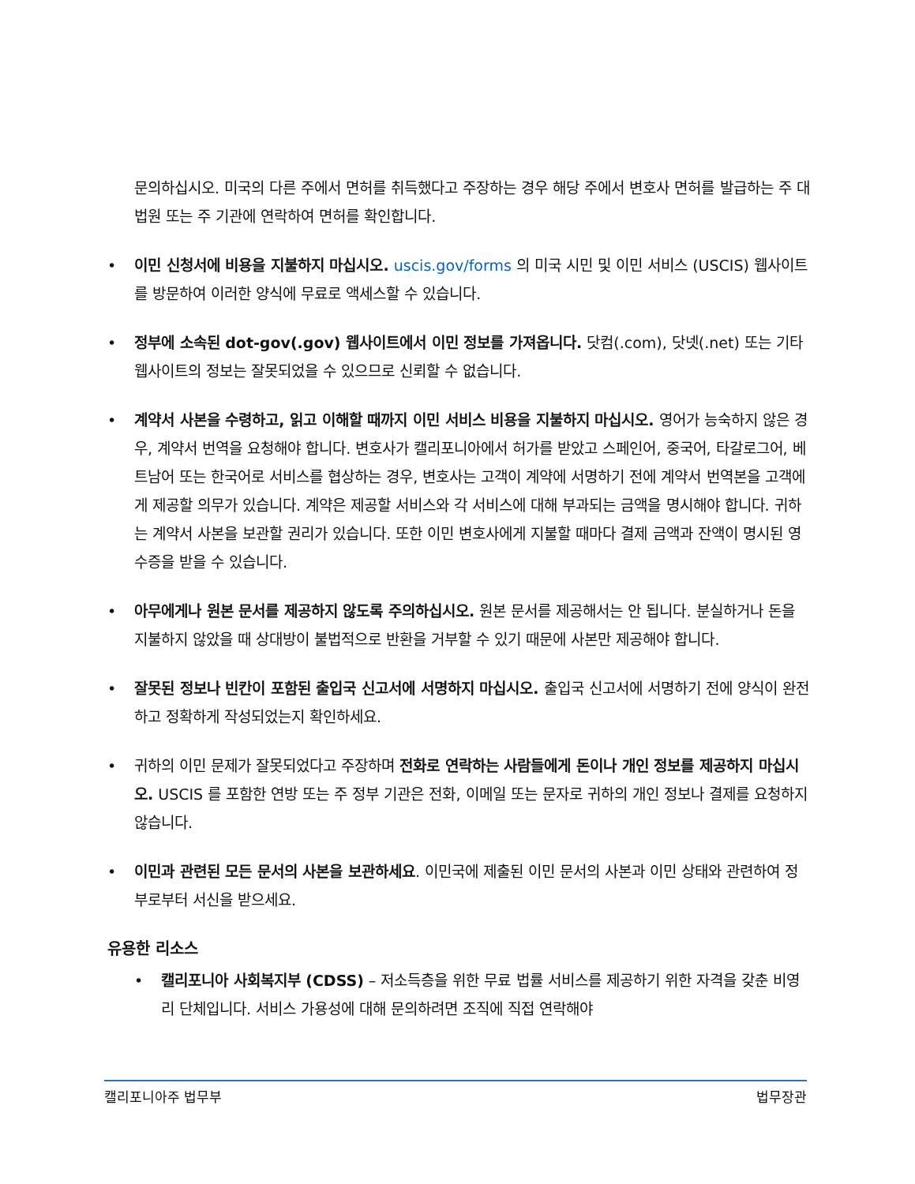문의하십시오. 미국의 다른 주에서 면허를 취득했다고 주장하는 경우 해당 주에서 변호사 면허를 발급하는 주 대법원 또는 주 기관에 연락하여 면허를 확인합니다.
• 이민 신청서에 비용을 지불하지 마십시오. uscis.gov/forms 의 미국 시민 및 이민 서비스 (USCIS) 웹사이트를 방문하여 이러한 양식에 무료로 액세스할 수 있습니다.
• 정부에 소속된 dot-gov(.gov) 웹사이트에서 이민 정보를 가져옵니다. 닷컴(.com), 닷넷(.net) 또는 기타 웹사이트의 정보는 잘못되었을 수 있으므로 신뢰할 수 없습니다.
• 계약서 사본을 수령하고, 읽고 이해할 때까지 이민 서비스 비용을 지불하지 마십시오. 영어가 능숙하지 않은 경우, 계약서 번역을 요청해야 합니다. 변호사가 캘리포니아에서 허가를 받았고 스페인어, 중국어, 타갈로그어, 베트남어 또는 한국어로 서비스를 협상하는 경우, 변호사는 고객이 계약에 서명하기 전에 계약서 번역본을 고객에게 제공할 의무가 있습니다. 계약은 제공할 서비스와 각 서비스에 대해 부과되는 금액을 명시해야 합니다. 귀하는 계약서 사본을 보관할 권리가 있습니다. 또한 이민 변호사에게 지불할 때마다 결제 금액과 잔액이 명시된 영수증을 받을 수 있습니다.
• 아무에게나 원본 문서를 제공하지 않도록 주의하십시오. 원본 문서를 제공해서는 안 됩니다. 분실하거나 돈을 지불하지 않았을 때 상대방이 불법적으로 반환을 거부할 수 있기 때문에 사본만 제공해야 합니다.
• 잘못된 정보나 빈칸이 포함된 출입국 신고서에 서명하지 마십시오. 출입국 신고서에 서명하기 전에 양식이 완전하고 정확하게 작성되었는지 확인하세요.
• 귀하의 이민 문제가 잘못되었다고 주장하며 전화로 연락하는 사람들에게 돈이나 개인 정보를 제공하지 마십시오. USCIS 를 포함한 연방 또는 주 정부 기관은 전화, 이메일 또는 문자로 귀하의 개인 정보나 결제를 요청하지 않습니다.
• 이민과 관련된 모든 문서의 사본을 보관하세요. 이민국에 제출된 이민 문서의 사본과 이민 상태와 관련하여 정부로부터 서신을 받으세요.
유용한 리소스
• 캘리포니아 사회복지부 (CDSS) – 저소득층을 위한 무료 법률 서비스를 제공하기 위한 자격을 갖춘 비영리 단체입니다. 서비스 가용성에 대해 문의하려면 조직에 직접 연락해야
캘리포니아주 법무부 법무장관